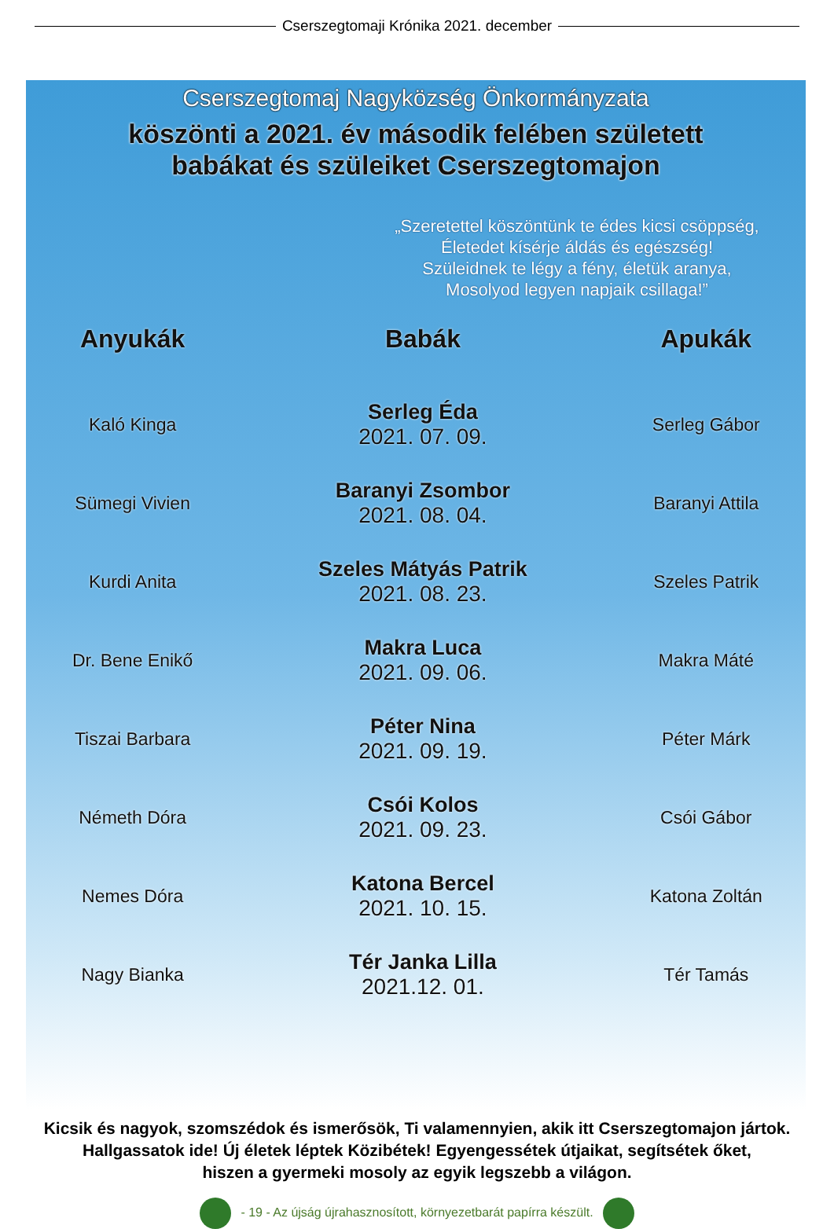Cserszegtomaji Krónika 2021. december
Cserszegtomaj Nagyközség Önkormányzata
köszönti a 2021. év második felében született
babákat és szüleiket Cserszegtomajon
„Szeretettel köszöntünk te édes kicsi csöppség,
Életedet kísérje áldás és egészség!
Szüleidnek te légy a fény, életük aranya,
Mosolyod legyen napjaik csillaga!”
| Anyukák | Babák | Apukák |
| --- | --- | --- |
| Kaló Kinga | Serleg Éda 2021. 07. 09. | Serleg Gábor |
| Sümegi Vivien | Baranyi Zsombor 2021. 08. 04. | Baranyi Attila |
| Kurdi Anita | Szeles Mátyás Patrik 2021. 08. 23. | Szeles Patrik |
| Dr. Bene Enikő | Makra Luca 2021. 09. 06. | Makra Máté |
| Tiszai Barbara | Péter Nina 2021. 09. 19. | Péter Márk |
| Németh Dóra | Csói Kolos 2021. 09. 23. | Csói Gábor |
| Nemes Dóra | Katona Bercel 2021. 10. 15. | Katona Zoltán |
| Nagy Bianka | Tér Janka Lilla 2021.12. 01. | Tér Tamás |
Kicsik és nagyok, szomszédok és ismerősök, Ti valamennyien, akik itt Cserszegtomajon jártok.
Hallgassatok ide! Új életek léptek Közibétek! Egyengessétek útjaikat, segítsétek őket,
hiszen a gyermeki mosoly az egyik legszebb a világon.
- 19 - Az újság újrahasznosított, környezetbarát papírra készült.